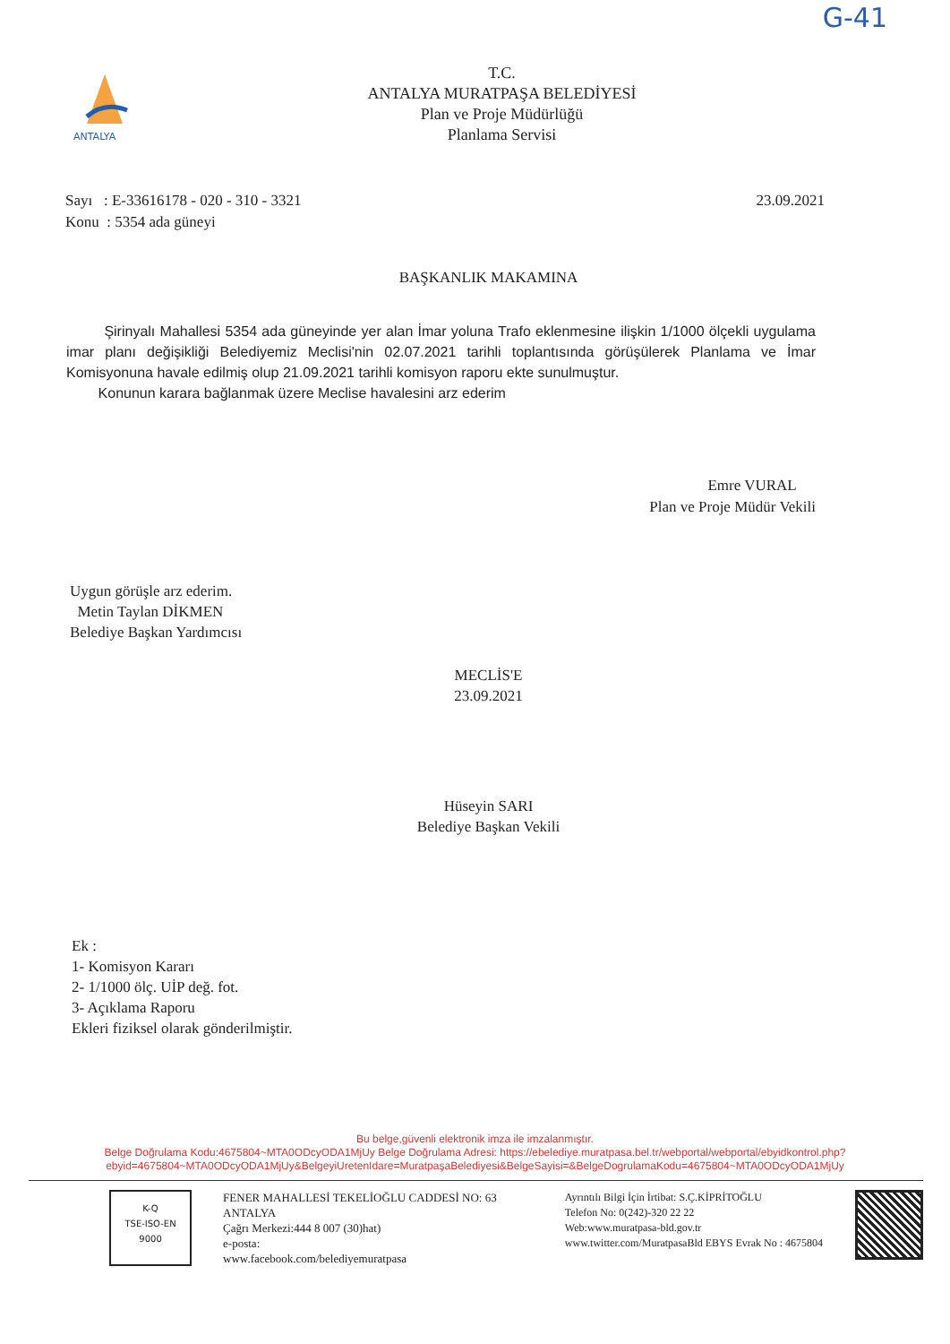G-41
ANTALYA
T.C.
ANTALYA MURATPAŞA BELEDİYESİ
Plan ve Proje Müdürlüğü
Planlama Servisi
Sayı : E-33616178 - 020 - 310 - 3321
Konu : 5354 ada güneyi
23.09.2021
BAŞKANLIK MAKAMINA
Şirinyalı Mahallesi 5354 ada güneyinde yer alan İmar yoluna Trafo eklenmesine ilişkin 1/1000 ölçekli uygulama imar planı değişikliği Belediyemiz Meclisi'nin 02.07.2021 tarihli toplantısında görüşülerek Planlama ve İmar Komisyonuna havale edilmiş olup 21.09.2021 tarihli komisyon raporu ekte sunulmuştur.
Konunun karara bağlanmak üzere Meclise havalesini arz ederim
Emre VURAL
Plan ve Proje Müdür Vekili
Uygun görüşle arz ederim.
Metin Taylan DİKMEN
Belediye Başkan Yardımcısı
MECLİS'E
23.09.2021
Hüseyin SARI
Belediye Başkan Vekili
Ek :
1- Komisyon Kararı
2- 1/1000 ölç. UİP değ. fot.
3- Açıklama Raporu
Ekleri fiziksel olarak gönderilmiştir.
Bu belge,güvenli elektronik imza ile imzalanmıştır.
Belge Doğrulama Kodu:4675804~MTA0ODcyODA1MjUy Belge Doğrulama Adresi: https://ebelediye.muratpasa.bel.tr/webportal/webportal/ebyidkontrol.php?ebyid=4675804~MTA0ODcyODA1MjUy&BelgeyiUretenIdare=MuratpaşaBelediyesi&BelgeSayisi=&BelgeDogrulamaKodu=4675804~MTA0ODcyODA1MjUy
K-Q
TSE-ISO-EN
9000
FENER MAHALLESİ TEKELİOĞLU CADDESİ NO: 63
ANTALYA
Çağrı Merkezi:444 8 007 (30)hat)
e-posta:
www.facebook.com/belediyemuratpasa
Ayrıntılı Bilgi İçin İrtibat: S.Ç.KİPRİTOĞLU
Telefon No: 0(242)-320 22 22
Web:www.muratpasa-bld.gov.tr
www.twitter.com/MuratpasaBld EBYS Evrak No : 4675804